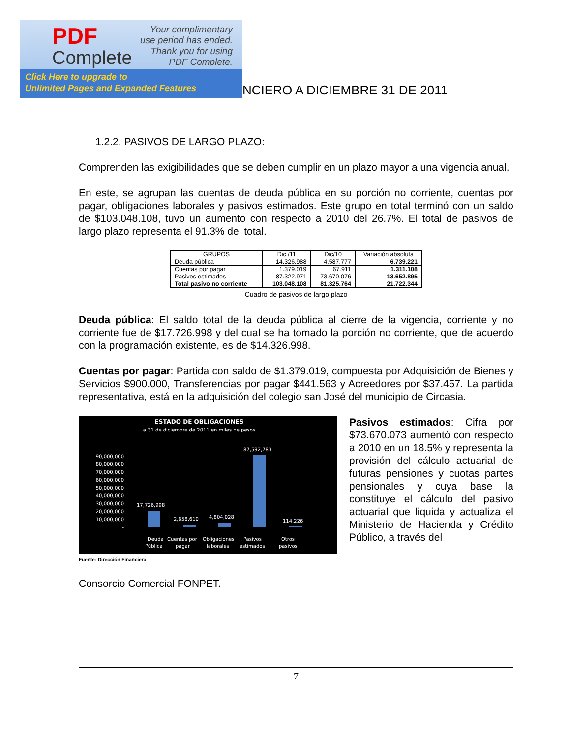PDF
Complete
Your complimentary
use period has ended.
Thank you for using
PDF Complete.
Click Here to upgrade to
Unlimited Pages and Expanded Features
NCIERO A DICIEMBRE 31 DE 2011
1.2.2. PASIVOS DE LARGO PLAZO:
Comprenden las exigibilidades que se deben cumplir en un plazo mayor a una vigencia anual.
En este, se agrupan las cuentas de deuda pública en su porción no corriente, cuentas por pagar, obligaciones laborales y pasivos estimados. Este grupo en total terminó con un saldo de $103.048.108, tuvo un aumento con respecto a 2010 del 26.7%. El total de pasivos de largo plazo representa el 91.3% del total.
| GRUPOS | Dic /11 | Dic/10 | Variación absoluta |
| --- | --- | --- | --- |
| Deuda pública | 14.326.988 | 4.587.777 | 6.739.221 |
| Cuentas por pagar | 1.379.019 | 67.911 | 1.311.108 |
| Pasivos estimados | 87.322.971 | 73.670.076 | 13.652.895 |
| Total pasivo no corriente | 103.048.108 | 81.325.764 | 21.722.344 |
Cuadro de pasivos de largo plazo
Deuda pública: El saldo total de la deuda pública al cierre de la vigencia, corriente y no corriente fue de $17.726.998 y del cual se ha tomado la porción no corriente, que de acuerdo con la programación existente, es de $14.326.998.
Cuentas por pagar: Partida con saldo de $1.379.019, compuesta por Adquisición de Bienes y Servicios $900.000, Transferencias por pagar $441.563 y Acreedores por $37.457. La partida representativa, está en la adquisición del colegio san José del municipio de Circasia.
ESTADO DE OBLIGACIONES
a 31 de diciembre de 2011 en miles de pesos
90,000,000
80,000,000
70,000,000
60,000,000
50,000,000
40,000,000
30,000,000
20,000,000
10,000,000
-
17,726,998
2,658,610
4,804,028
87,592,783
114,226
Deuda
Pública
Cuentas por
pagar
Obligaciones
laborales
Pasivos
estimados
Otros
pasivos
Fuente: Dirección Financiera
Pasivos estimados: Cifra por $73.670.073 aumentó con respecto a 2010 en un 18.5% y representa la provisión del cálculo actuarial de futuras pensiones y cuotas partes pensionales y cuya base la constituye el cálculo del pasivo actuarial que liquida y actualiza el Ministerio de Hacienda y Crédito Público, a través del
Consorcio Comercial FONPET.
7